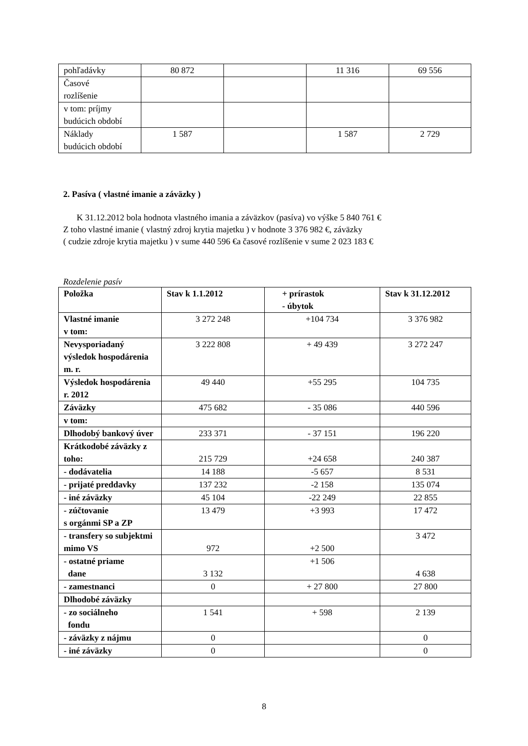| pohľadávky | 80 872 | | 11 316 | 69 556 |
| Časové rozlíšenie | | | | |
| v tom: príjmy budúcich období | | | | |
| Náklady budúcich období | 1 587 | | 1 587 | 2 729 |
2. Pasíva ( vlastné imanie a záväzky )
K 31.12.2012 bola hodnota vlastného imania a záväzkov (pasíva) vo výške 5 840 761 €
Z toho vlastné imanie ( vlastný zdroj krytia majetku ) v hodnote 3 376 982 €, záväzky
( cudzie zdroje krytia majetku ) v sume 440 596 €a časové rozlíšenie v sume 2 023 183 €
Rozdelenie pasív
| Položka | Stav k 1.1.2012 | + prírastok - úbytok | Stav k 31.12.2012 |
| --- | --- | --- | --- |
| Vlastné imanie v tom: | 3 272 248 | +104 734 | 3 376 982 |
| Nevysporiadaný výsledok hospodárenia m. r. | 3 222 808 | + 49 439 | 3 272 247 |
| Výsledok hospodárenia r. 2012 | 49 440 | +55 295 | 104 735 |
| Záväzky | 475 682 | - 35 086 | 440 596 |
| v tom: | | | |
| Dlhodobý bankový úver | 233 371 | - 37 151 | 196 220 |
| Krátkodobé záväzky z toho: | 215 729 | +24 658 | 240 387 |
| - dodávatelia | 14 188 | -5 657 | 8 531 |
| - prijaté preddavky | 137 232 | -2 158 | 135 074 |
| - iné záväzky | 45 104 | -22 249 | 22 855 |
| - zúčtovanie s orgánmi SP a ZP | 13 479 | +3 993 | 17 472 |
| - transfery so subjektmi mimo VS | 972 | +2 500 | 3 472 |
| - ostatné priame dane | 3 132 | +1 506 | 4 638 |
| - zamestnanci | 0 | + 27 800 | 27 800 |
| Dlhodobé záväzky | | | |
| - zo sociálneho fondu | 1 541 | + 598 | 2 139 |
| - záväzky z nájmu | 0 | | 0 |
| - iné záväzky | 0 | | 0 |
8